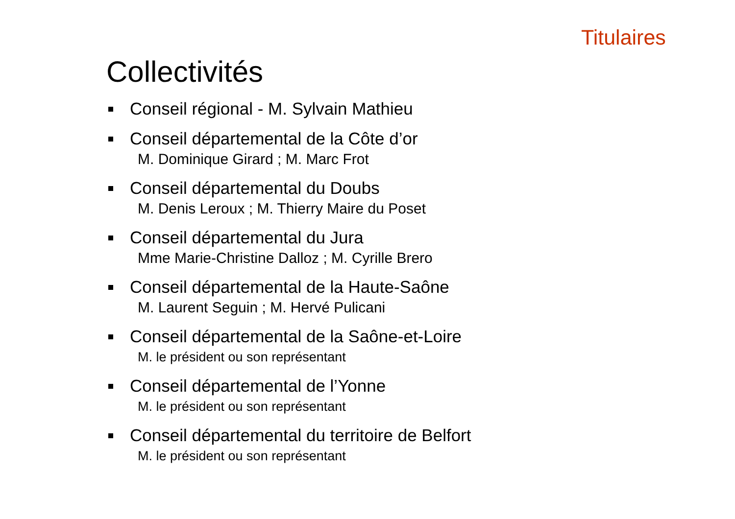Titulaires
Collectivités
Conseil régional - M. Sylvain Mathieu
Conseil départemental de la Côte d’or
M. Dominique Girard ; M. Marc Frot
Conseil départemental du Doubs
M. Denis Leroux ; M. Thierry Maire du Poset
Conseil départemental du Jura
Mme Marie-Christine Dalloz ; M. Cyrille Brero
Conseil départemental de la Haute-Saône
M. Laurent Seguin ; M. Hervé Pulicani
Conseil départemental de la Saône-et-Loire
M. le président ou son représentant
Conseil départemental de l’Yonne
M. le président ou son représentant
Conseil départemental du territoire de Belfort
M. le président ou son représentant